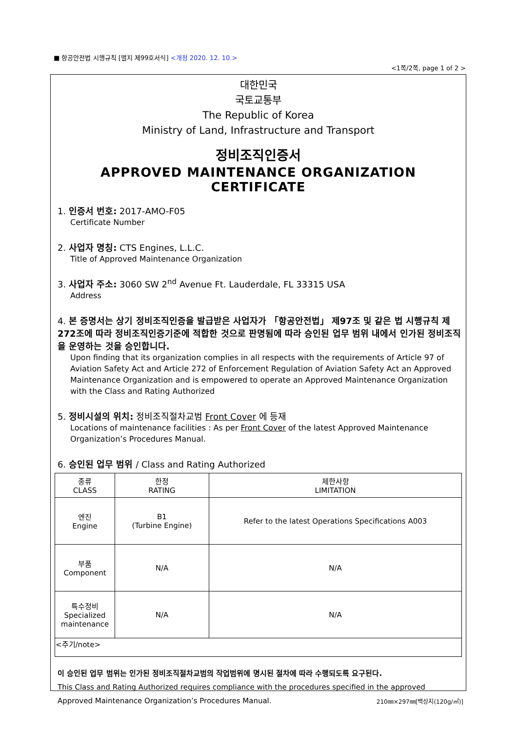■ 항공안전법 시행규칙 [별지 제99호서식] <개정 2020. 12. 10.>
<1쪽/2쪽, page 1 of 2 >
대한민국
국토교통부
The Republic of Korea
Ministry of Land, Infrastructure and Transport
정비조직인증서
APPROVED MAINTENANCE ORGANIZATION CERTIFICATE
1. 인증서 번호: 2017-AMO-F05
Certificate Number
2. 사업자 명칭: CTS Engines, L.L.C.
Title of Approved Maintenance Organization
3. 사업자 주소: 3060 SW 2<sup>nd</sup> Avenue Ft. Lauderdale, FL 33315 USA
Address
4. 본 증명서는 상기 정비조직인증을 발급받은 사업자가 「항공안전법」 제97조 및 같은 법 시행규칙 제272조에 따라 정비조직인증기준에 적합한 것으로 판명됨에 따라 승인된 업무 범위 내에서 인가된 정비조직을 운영하는 것을 승인합니다.
Upon finding that its organization complies in all respects with the requirements of Article 97 of Aviation Safety Act and Article 272 of Enforcement Regulation of Aviation Safety Act an Approved Maintenance Organization and is empowered to operate an Approved Maintenance Organization with the Class and Rating Authorized
5. 정비시설의 위치: 정비조직절차교범 Front Cover 에 등재
Locations of maintenance facilities : As per Front Cover of the latest Approved Maintenance Organization’s Procedures Manual.
6. 승인된 업무 범위 / Class and Rating Authorized
| 종류 CLASS | 한정 RATING | 제한사항 LIMITATION |
| 엔진 Engine | B1 (Turbine Engine) | Refer to the latest Operations Specifications A003 |
| 부품 Component | N/A | N/A |
| 특수정비 Specialized maintenance | N/A | N/A |
| <주기/note> | | |
이 승인된 업무 범위는 인가된 정비조직절차교범의 작업범위에 명시된 절차에 따라 수행되도록 요구된다.
This Class and Rating Authorized requires compliance with the procedures specified in the approved Approved Maintenance Organization’s Procedures Manual.
210㎜×297㎜[백상지(120g/㎡)]